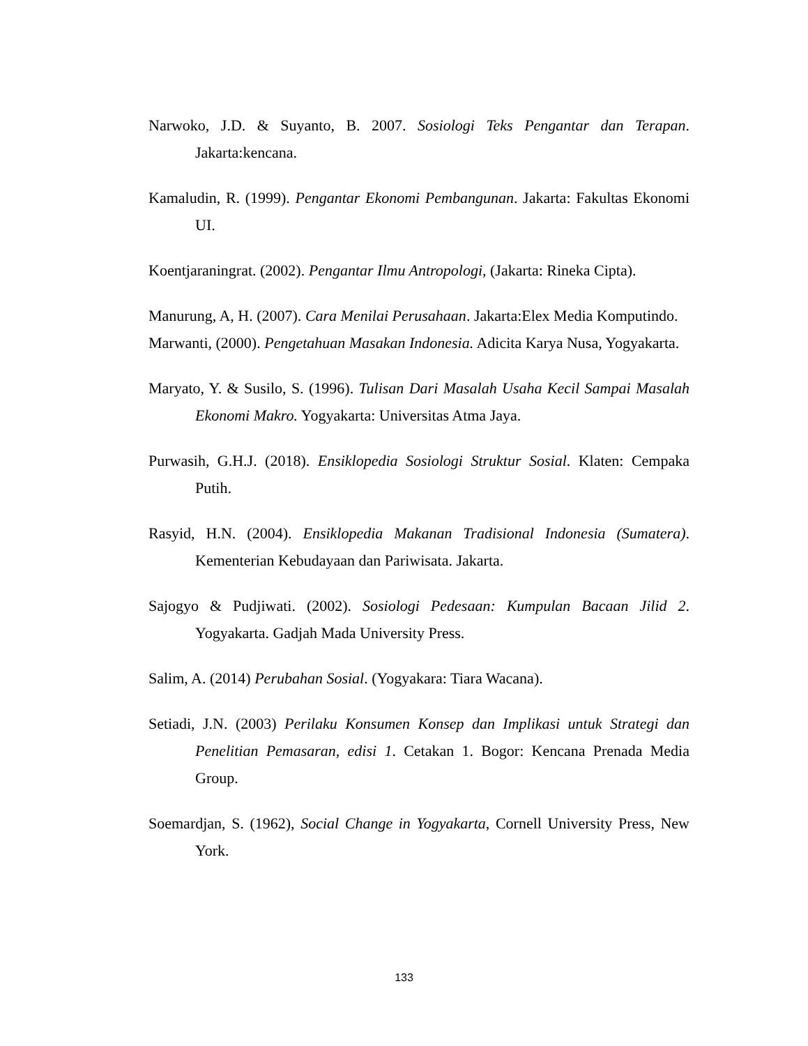Narwoko, J.D. & Suyanto, B. 2007. Sosiologi Teks Pengantar dan Terapan. Jakarta:kencana.
Kamaludin, R. (1999). Pengantar Ekonomi Pembangunan. Jakarta: Fakultas Ekonomi UI.
Koentjaraningrat. (2002). Pengantar Ilmu Antropologi, (Jakarta: Rineka Cipta).
Manurung, A, H. (2007). Cara Menilai Perusahaan. Jakarta:Elex Media Komputindo.
Marwanti, (2000). Pengetahuan Masakan Indonesia. Adicita Karya Nusa, Yogyakarta.
Maryato, Y. & Susilo, S. (1996). Tulisan Dari Masalah Usaha Kecil Sampai Masalah Ekonomi Makro. Yogyakarta: Universitas Atma Jaya.
Purwasih, G.H.J. (2018). Ensiklopedia Sosiologi Struktur Sosial. Klaten: Cempaka Putih.
Rasyid, H.N. (2004). Ensiklopedia Makanan Tradisional Indonesia (Sumatera). Kementerian Kebudayaan dan Pariwisata. Jakarta.
Sajogyo & Pudjiwati. (2002). Sosiologi Pedesaan: Kumpulan Bacaan Jilid 2. Yogyakarta. Gadjah Mada University Press.
Salim, A. (2014) Perubahan Sosial. (Yogyakara: Tiara Wacana).
Setiadi, J.N. (2003) Perilaku Konsumen Konsep dan Implikasi untuk Strategi dan Penelitian Pemasaran, edisi 1. Cetakan 1. Bogor: Kencana Prenada Media Group.
Soemardjan, S. (1962), Social Change in Yogyakarta, Cornell University Press, New York.
133